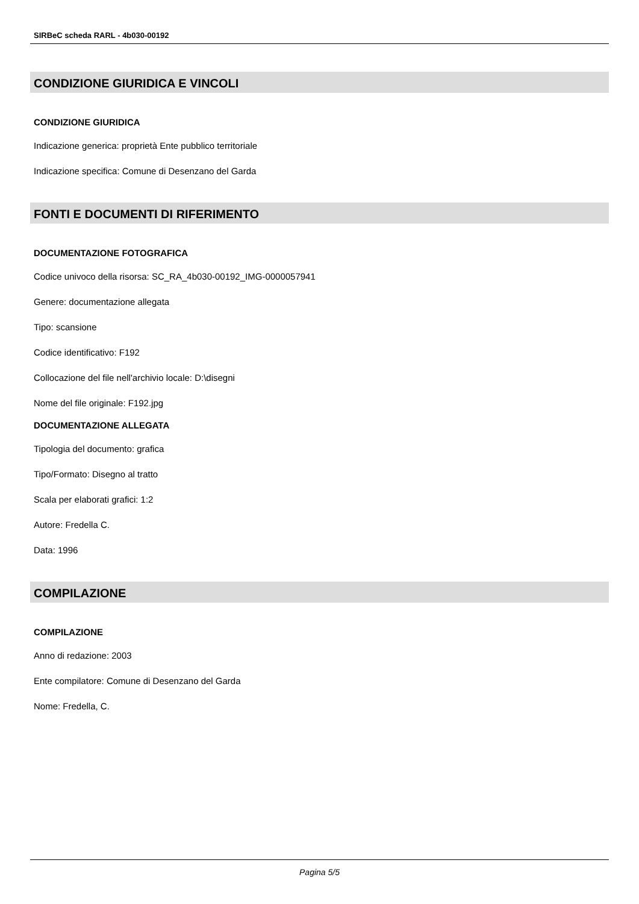SIRBeC scheda RARL - 4b030-00192
CONDIZIONE GIURIDICA E VINCOLI
CONDIZIONE GIURIDICA
Indicazione generica: proprietà Ente pubblico territoriale
Indicazione specifica: Comune di Desenzano del Garda
FONTI E DOCUMENTI DI RIFERIMENTO
DOCUMENTAZIONE FOTOGRAFICA
Codice univoco della risorsa: SC_RA_4b030-00192_IMG-0000057941
Genere: documentazione allegata
Tipo: scansione
Codice identificativo: F192
Collocazione del file nell'archivio locale: D:\disegni
Nome del file originale: F192.jpg
DOCUMENTAZIONE ALLEGATA
Tipologia del documento: grafica
Tipo/Formato: Disegno al tratto
Scala per elaborati grafici: 1:2
Autore: Fredella C.
Data: 1996
COMPILAZIONE
COMPILAZIONE
Anno di redazione: 2003
Ente compilatore: Comune di Desenzano del Garda
Nome: Fredella, C.
Pagina 5/5